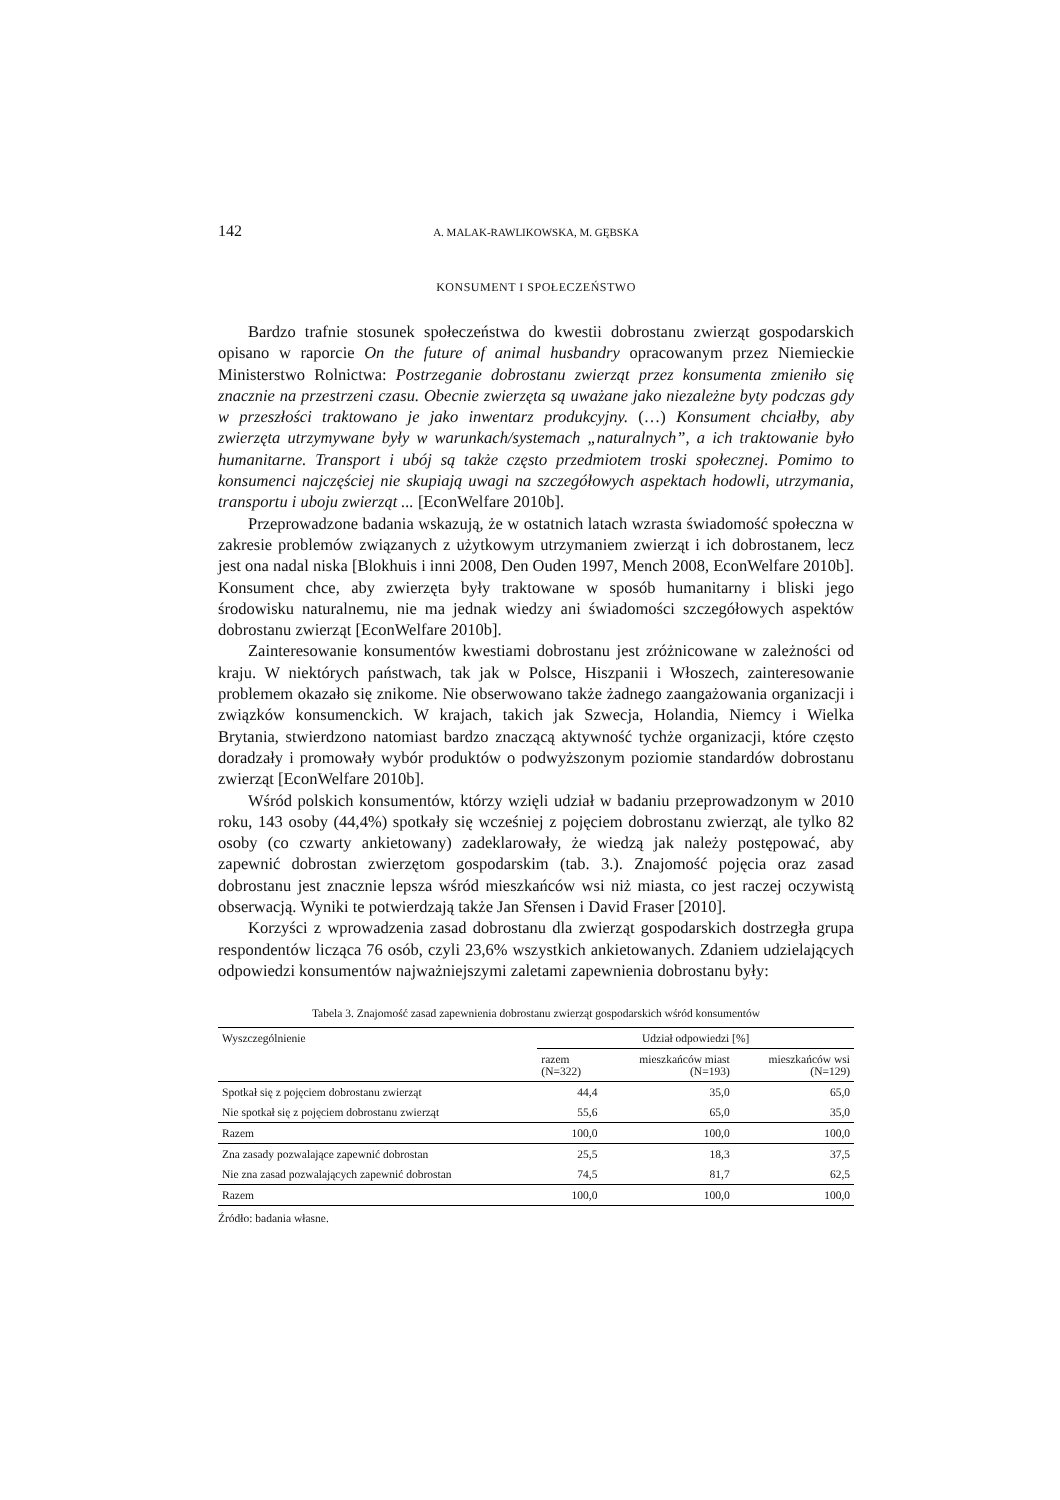142 A. MALAK-RAWLIKOWSKA, M. GĘBSKA
KONSUMENT I SPOŁECZEŃSTWO
Bardzo trafnie stosunek społeczeństwa do kwestii dobrostanu zwierząt gospodarskich opisano w raporcie On the future of animal husbandry opracowanym przez Niemieckie Ministerstwo Rolnictwa: Postrzeganie dobrostanu zwierząt przez konsumenta zmieniło się znacznie na przestrzeni czasu. Obecnie zwierzęta są uważane jako niezależne byty podczas gdy w przeszłości traktowano je jako inwentarz produkcyjny. (…) Konsument chciałby, aby zwierzęta utrzymywane były w warunkach/systemach „naturalnych”, a ich traktowanie było humanitarne. Transport i ubój są także często przedmiotem troski społecznej. Pomimo to konsumenci najczęściej nie skupiają uwagi na szczegółowych aspektach hodowli, utrzymania, transportu i uboju zwierząt ... [EconWelfare 2010b].
Przeprowadzone badania wskazują, że w ostatnich latach wzrasta świadomość społeczna w zakresie problemów związanych z użytkowym utrzymaniem zwierząt i ich dobrostanem, lecz jest ona nadal niska [Blokhuis i inni 2008, Den Ouden 1997, Mench 2008, EconWelfare 2010b]. Konsument chce, aby zwierzęta były traktowane w sposób humanitarny i bliski jego środowisku naturalnemu, nie ma jednak wiedzy ani świadomości szczegółowych aspektów dobrostanu zwierząt [EconWelfare 2010b].
Zainteresowanie konsumentów kwestiami dobrostanu jest zróżnicowane w zależności od kraju. W niektórych państwach, tak jak w Polsce, Hiszpanii i Włoszech, zainteresowanie problemem okazało się znikome. Nie obserwowano także żadnego zaangażowania organizacji i związków konsumenckich. W krajach, takich jak Szwecja, Holandia, Niemcy i Wielka Brytania, stwierdzono natomiast bardzo znaczącą aktywność tychże organizacji, które często doradzały i promowały wybór produktów o podwyższonym poziomie standardów dobrostanu zwierząt [EconWelfare 2010b].
Wśród polskich konsumentów, którzy wzięli udział w badaniu przeprowadzonym w 2010 roku, 143 osoby (44,4%) spotkały się wcześniej z pojęciem dobrostanu zwierząt, ale tylko 82 osoby (co czwarty ankietowany) zadeklarowały, że wiedzą jak należy postępować, aby zapewnić dobrostan zwierzętom gospodarskim (tab. 3.). Znajomość pojęcia oraz zasad dobrostanu jest znacznie lepsza wśród mieszkańców wsi niż miasta, co jest raczej oczywistą obserwacją. Wyniki te potwierdzają także Jan Sřensen i David Fraser [2010].
Korzyści z wprowadzenia zasad dobrostanu dla zwierząt gospodarskich dostrzegła grupa respondentów licząca 76 osób, czyli 23,6% wszystkich ankietowanych. Zdaniem udzielających odpowiedzi konsumentów najważniejszymi zaletami zapewnienia dobrostanu były:
Tabela 3. Znajomość zasad zapewnienia dobrostanu zwierząt gospodarskich wśród konsumentów
| Wyszczególnienie | Udział odpowiedzi [%] | | |
| --- | --- | --- | --- |
| | razem (N=322) | mieszkańców miast (N=193) | mieszkańców wsi (N=129) |
| Spotkał się z pojęciem dobrostanu zwierząt | 44,4 | 35,0 | 65,0 |
| Nie spotkał się z pojęciem dobrostanu zwierząt | 55,6 | 65,0 | 35,0 |
| Razem | 100,0 | 100,0 | 100,0 |
| Zna zasady pozwalające zapewnić dobrostan | 25,5 | 18,3 | 37,5 |
| Nie zna zasad pozwalających zapewnić dobrostan | 74,5 | 81,7 | 62,5 |
| Razem | 100,0 | 100,0 | 100,0 |
Źródło: badania własne.